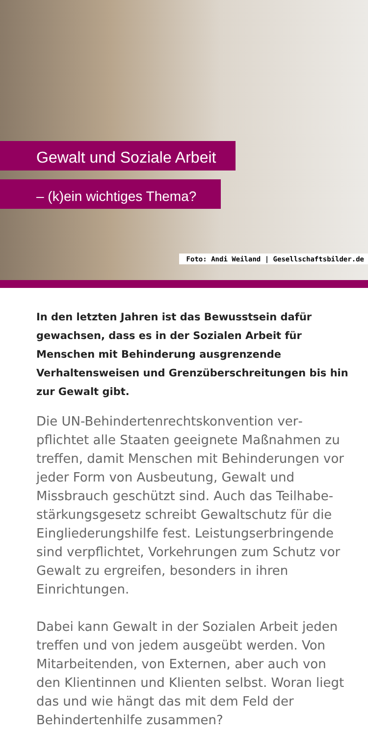Gewalt und Soziale Arbeit
– (k)ein wichtiges Thema?
Foto: Andi Weiland | Gesellschaftsbilder.de
In den letzten Jahren ist das Bewusstsein dafür gewachsen, dass es in der Sozialen Arbeit für Menschen mit Behinderung ausgrenzende Verhaltensweisen und Grenzüberschreitungen bis hin zur Gewalt gibt.
Die UN-Behindertenrechtskonvention ver­pflichtet alle Staaten geeignete Maßnahmen zu treffen, damit Menschen mit Behinderungen vor jeder Form von Ausbeutung, Gewalt und Missbrauch geschützt sind. Auch das Teilhabe­stärkungsgesetz schreibt Gewaltschutz für die Eingliederungshilfe fest. Leistungserbringende sind verpflichtet, Vorkehrungen zum Schutz vor Gewalt zu ergreifen, besonders in ihren Einrichtungen.
Dabei kann Gewalt in der Sozialen Arbeit jeden treffen und von jedem ausgeübt werden. Von Mitarbeitenden, von Externen, aber auch von den Klientinnen und Klienten selbst. Woran liegt das und wie hängt das mit dem Feld der Behindertenhilfe zusammen?